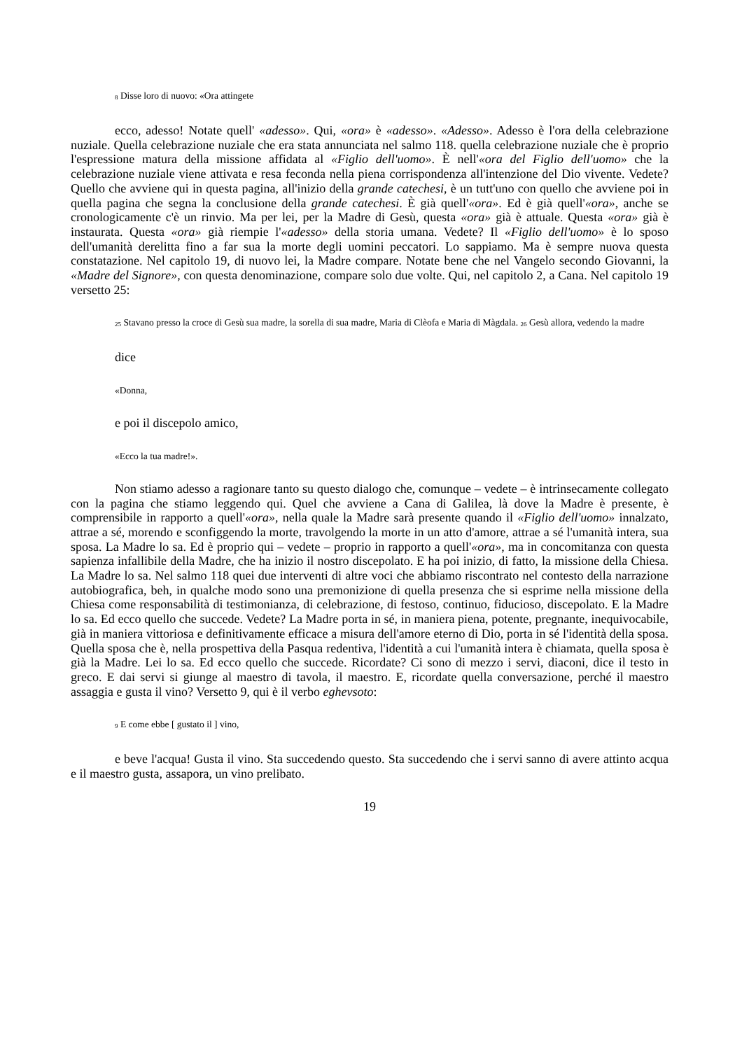<sup>8</sup> Disse loro di nuovo: «Ora attingete
ecco, adesso! Notate quell' «adesso». Qui, «ora» è «adesso». «Adesso». Adesso è l'ora della celebrazione nuziale. Quella celebrazione nuziale che era stata annunciata nel salmo 118. quella celebrazione nuziale che è proprio l'espressione matura della missione affidata al «Figlio dell'uomo». È nell'«ora del Figlio dell'uomo» che la celebrazione nuziale viene attivata e resa feconda nella piena corrispondenza all'intenzione del Dio vivente. Vedete? Quello che avviene qui in questa pagina, all'inizio della grande catechesi, è un tutt'uno con quello che avviene poi in quella pagina che segna la conclusione della grande catechesi. È già quell'«ora». Ed è già quell'«ora», anche se cronologicamente c'è un rinvio. Ma per lei, per la Madre di Gesù, questa «ora» già è attuale. Questa «ora» già è instaurata. Questa «ora» già riempie l'«adesso» della storia umana. Vedete? Il «Figlio dell'uomo» è lo sposo dell'umanità derelitta fino a far sua la morte degli uomini peccatori. Lo sappiamo. Ma è sempre nuova questa constatazione. Nel capitolo 19, di nuovo lei, la Madre compare. Notate bene che nel Vangelo secondo Giovanni, la «Madre del Signore», con questa denominazione, compare solo due volte. Qui, nel capitolo 2, a Cana. Nel capitolo 19 versetto 25:
<sup>25</sup> Stavano presso la croce di Gesù sua madre, la sorella di sua madre, Maria di Clèofa e Maria di Màgdala. <sup>26</sup> Gesù allora, vedendo la madre
dice
«Donna,
e poi il discepolo amico,
«Ecco la tua madre!».
Non stiamo adesso a ragionare tanto su questo dialogo che, comunque – vedete – è intrinsecamente collegato con la pagina che stiamo leggendo qui. Quel che avviene a Cana di Galilea, là dove la Madre è presente, è comprensibile in rapporto a quell'«ora», nella quale la Madre sarà presente quando il «Figlio dell'uomo» innalzato, attrae a sé, morendo e sconfiggendo la morte, travolgendo la morte in un atto d'amore, attrae a sé l'umanità intera, sua sposa. La Madre lo sa. Ed è proprio qui – vedete – proprio in rapporto a quell'«ora», ma in concomitanza con questa sapienza infallibile della Madre, che ha inizio il nostro discepolato. E ha poi inizio, di fatto, la missione della Chiesa. La Madre lo sa. Nel salmo 118 quei due interventi di altre voci che abbiamo riscontrato nel contesto della narrazione autobiografica, beh, in qualche modo sono una premonizione di quella presenza che si esprime nella missione della Chiesa come responsabilità di testimonianza, di celebrazione, di festoso, continuo, fiducioso, discepolato. E la Madre lo sa. Ed ecco quello che succede. Vedete? La Madre porta in sé, in maniera piena, potente, pregnante, inequivocabile, già in maniera vittoriosa e definitivamente efficace a misura dell'amore eterno di Dio, porta in sé l'identità della sposa. Quella sposa che è, nella prospettiva della Pasqua redentiva, l'identità a cui l'umanità intera è chiamata, quella sposa è già la Madre. Lei lo sa. Ed ecco quello che succede. Ricordate? Ci sono di mezzo i servi, diaconi, dice il testo in greco. E dai servi si giunge al maestro di tavola, il maestro. E, ricordate quella conversazione, perché il maestro assaggia e gusta il vino? Versetto 9, qui è il verbo eghevsoto:
<sup>9</sup> E come ebbe [ gustato il ] vino,
e beve l'acqua! Gusta il vino. Sta succedendo questo. Sta succedendo che i servi sanno di avere attinto acqua e il maestro gusta, assapora, un vino prelibato.
19